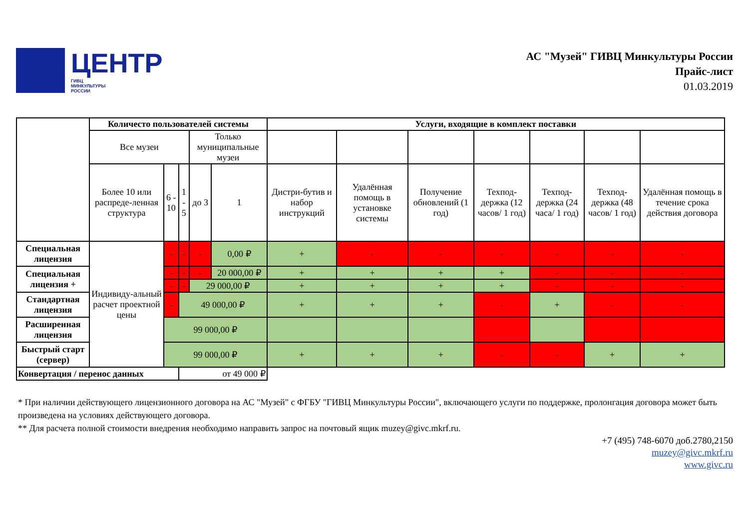ЦЕНТР
ГИВЦ
МИНКУЛЬТУРЫ
РОССИИ
АС "Музей" ГИВЦ Минкультуры России
Прайс-лист
01.03.2019
| | Количесто пользователей системы | | | | | Услуги, входящие в комплект поставки | | | | | | |
| | Все музеи | | | Только муниципальные музеи | | | | | | | | |
| | Более 10 или распреде-ленная структура | 6 - 10 | 1 - 5 | до 3 | 1 | Дистри-бутив и набор инструкций | Удалённая помощь в установке системы | Получение обновлений (1 год) | Техпод-держка (12 часов/ 1 год) | Техпод-держка (24 часа/ 1 год) | Техпод-держка (48 часов/ 1 год) | Удалённая помощь в течение срока действия договора |
| Специальная лицензия | Индивиду-альный расчет проектной цены | - | - | - | 0,00 ₽ | + | - | - | - | - | - | - |
| Специальная лицензия + | | - | - | - | 20 000,00 ₽ | + | + | + | + | - | - | - |
| | | - | - | 29 000,00 ₽ | | + | + | + | + | - | - | - |
| Стандартная лицензия | | - | 49 000,00 ₽ | | | + | + | + | - | + | - | - |
| Расширенная лицензия | | 99 000,00 ₽ | | | | | | | | | | |
| Быстрый старт (сервер) | | 99 000,00 ₽ | | | | + | + | + | - | - | + | + |
| Конвертация / перенос данных | | | от 49 000 ₽ | | | | | | | | | |
* При наличии действующего лицензионного договора на АС "Музей" с ФГБУ "ГИВЦ Минкультуры России", включающего услуги по поддержке, пролонгация договора может быть произведена на условиях действующего договора.
** Для расчета полной стоимости внедрения необходимо направить запрос на почтовый ящик muzey@givc.mkrf.ru.
+7 (495) 748-6070 доб.2780,2150
muzey@givc.mkrf.ru
www.givc.ru